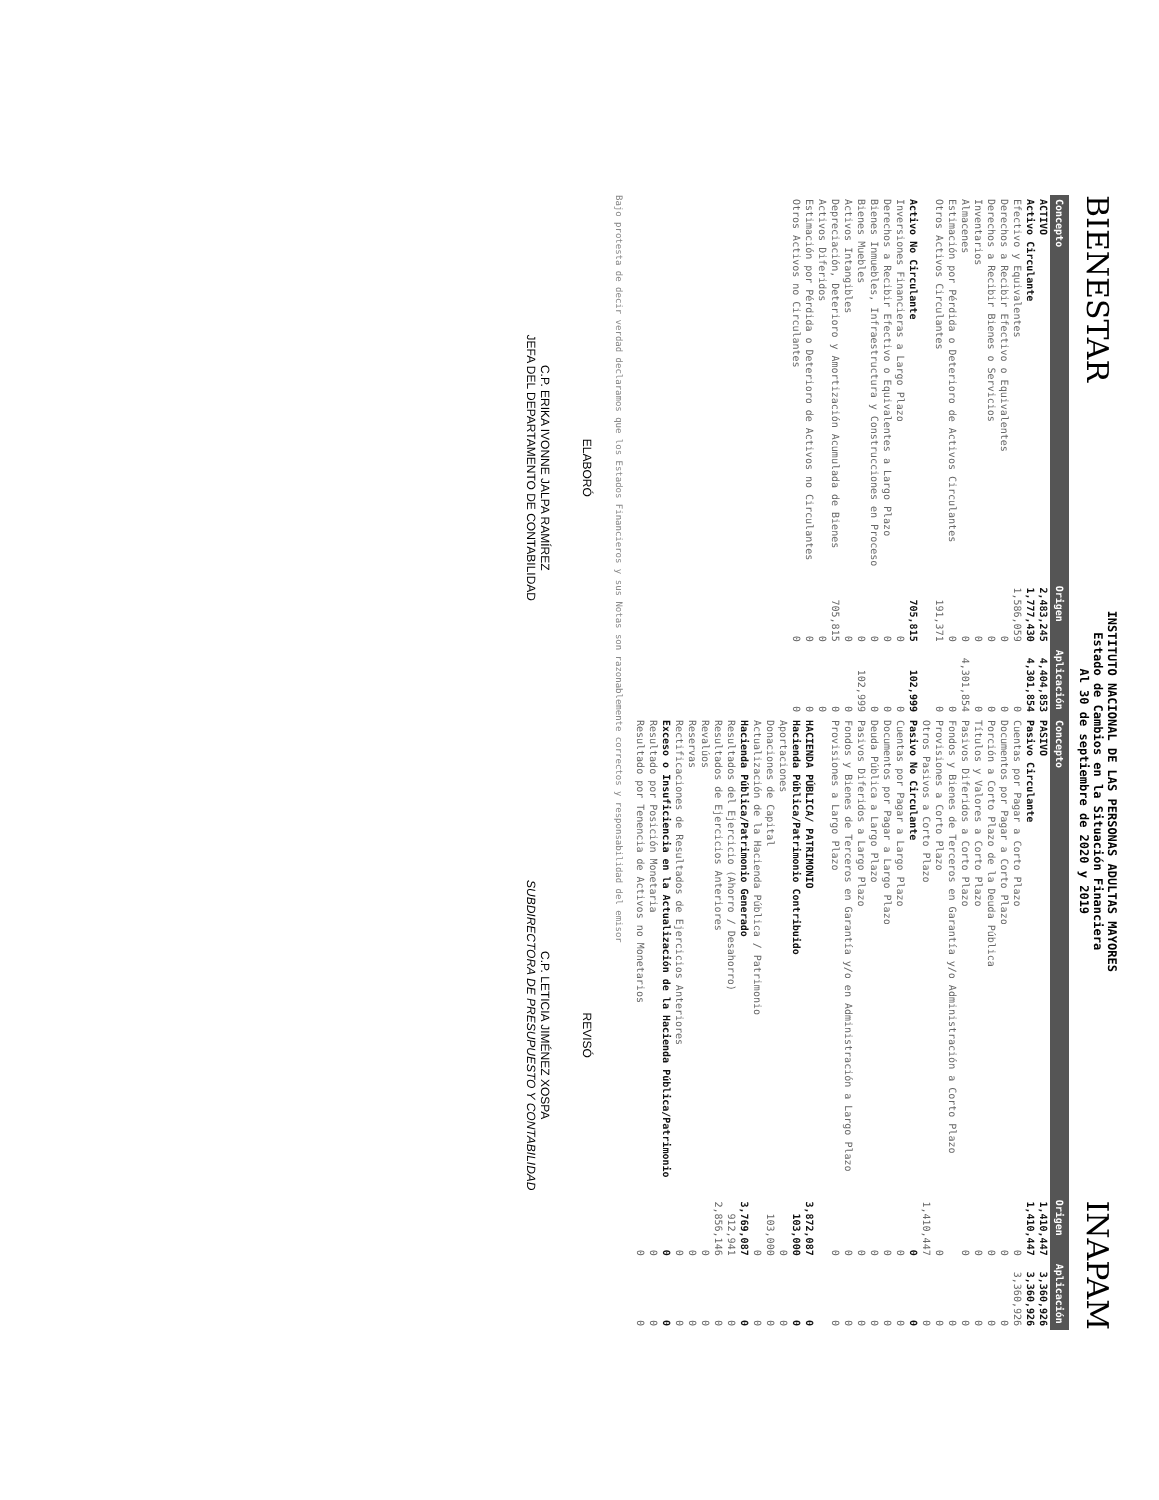BIENESTAR
INSTITUTO NACIONAL DE LAS PERSONAS ADULTAS MAYORES
Estado de Cambios en la Situación Financiera
Al 30 de septiembre de 2020 y 2019
INAPAM
| Concepto | Origen | Aplicación | Concepto | Origen | Aplicación |
| --- | --- | --- | --- | --- | --- |
| ACTIVO | 2,483,245 | 4,404,853 | PASIVO | 1,410,447 | 3,360,926 |
| Activo Circulante | 1,777,430 | 4,301,854 | Pasivo Circulante | 1,410,447 | 3,360,926 |
| Efectivo y Equivalentes | 1,586,059 | 0 | Cuentas por Pagar a Corto Plazo | 0 | 3,360,926 |
| Derechos a Recibir Efectivo o Equivalentes | 0 | 0 | Documentos por Pagar a Corto Plazo | 0 | 0 |
| Derechos a Recibir Bienes o Servicios | 0 | 0 | Porción a Corto Plazo de la Deuda Pública | 0 | 0 |
| Inventarios | 0 | 0 | Títulos y Valores a Corto Plazo | 0 | 0 |
| Almacenes | 0 | 4,301,854 | Pasivos Diferidos a Corto Plazo | 0 | 0 |
| Estimación por Pérdida o Deterioro de Activos Circulantes | 0 | 0 | Fondos y Bienes de Terceros en Garantía y/o Administración a Corto Plazo | | 0 |
| Otros Activos Circulantes | 191,371 | 0 | Provisiones a Corto Plazo | 0 | 0 |
| | | | Otros Pasivos a Corto Plazo | 1,410,447 | 0 |
| Activo No Circulante | 705,815 | 102,999 | Pasivo No Circulante | 0 | 0 |
| Inversiones Financieras a Largo Plazo | 0 | 0 | Cuentas por Pagar a Largo Plazo | 0 | 0 |
| Derechos a Recibir Efectivo o Equivalentes a Largo Plazo | 0 | 0 | Documentos por Pagar a Largo Plazo | 0 | 0 |
| Bienes Inmuebles, Infraestructura y Construcciones en Proceso | 0 | 0 | Deuda Pública a Largo Plazo | 0 | 0 |
| Bienes Muebles | 0 | 102,999 | Pasivos Diferidos a Largo Plazo | 0 | 0 |
| Activos Intangibles | 0 | 0 | Fondos y Bienes de Terceros en Garantía y/o en Administración a Largo Plazo | 0 | 0 |
| Depreciación, Deterioro y Amortización Acumulada de Bienes | 705,815 | 0 | Provisiones a Largo Plazo | 0 | 0 |
| Activos Diferidos | 0 | 0 | | | |
| Estimación por Pérdida o Deterioro de Activos no Circulantes | 0 | 0 | HACIENDA PÚBLICA/ PATRIMONIO | 3,872,087 | 0 |
| Otros Activos no Circulantes | 0 | 0 | Hacienda Pública/Patrimonio Contribuido | 103,000 | 0 |
| | | | Aportaciones | 0 | 0 |
| | | | Donaciones de Capital | 103,000 | 0 |
| | | | Actualización de la Hacienda Pública / Patrimonio | 0 | 0 |
| | | | Hacienda Pública/Patrimonio Generado | 3,769,087 | 0 |
| | | | Resultados del Ejercicio (Ahorro / Desahorro) | 912,941 | 0 |
| | | | Resultados de Ejercicios Anteriores | 2,856,146 | 0 |
| | | | Revalúos | 0 | 0 |
| | | | Reservas | 0 | 0 |
| | | | Rectificaciones de Resultados de Ejercicios Anteriores | 0 | 0 |
| | | | Exceso o Insuficiencia en la Actualización de la Hacienda Pública/Patrimonio | 0 | 0 |
| | | | Resultado por Posición Monetaria | 0 | 0 |
| | | | Resultado por Tenencia de Activos no Monetarios | 0 | 0 |
Bajo protesta de decir verdad declaramos que los Estados Financieros y sus Notas son razonablemente correctos y responsabilidad del emisor
ELABORÓ
C.P. ERIKA IVONNE JALPA RAMÍREZ
JEFA DEL DEPARTAMENTO DE CONTABILIDAD
REVISÓ
C.P. LETICIA JIMÉNEZ XOSPA
SUBDIRECTORA DE PRESUPUESTO Y CONTABILIDAD